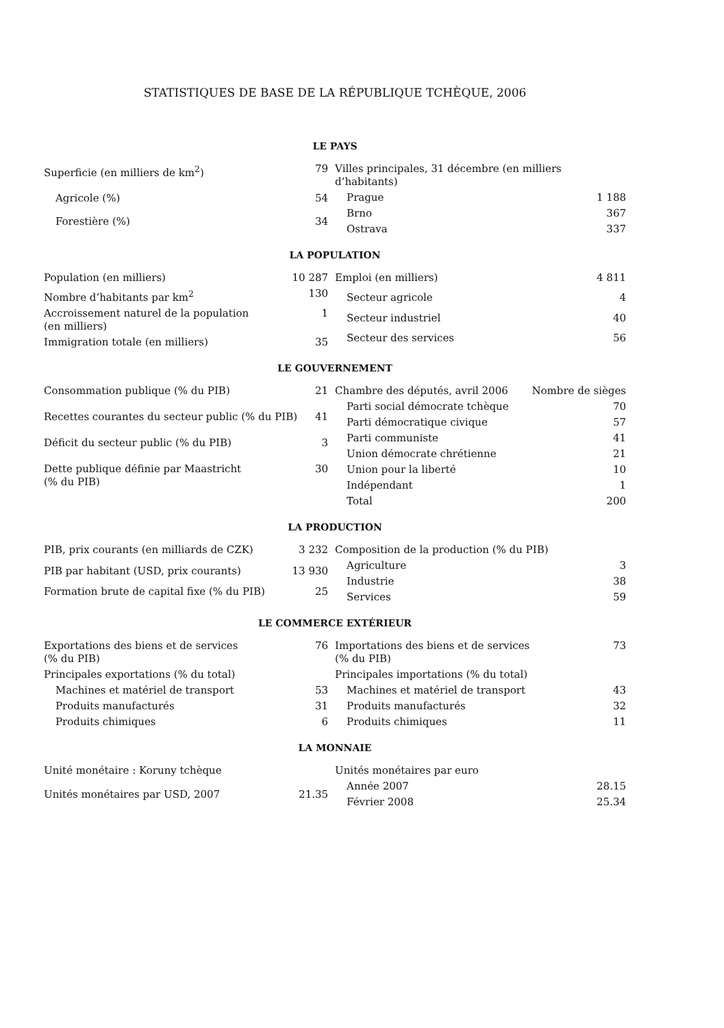STATISTIQUES DE BASE DE LA RÉPUBLIQUE TCHÈQUE, 2006
LE PAYS
| Superficie (en milliers de km<sup>2</sup>) | 79 |
| Agricole (%) | 54 |
| Forestière (%) | 34 |
| Villes principales, 31 décembre (en milliers d’habitants) | |
| Prague | 1 188 |
| Brno | 367 |
| Ostrava | 337 |
LA POPULATION
| Population (en milliers) | 10 287 |
| Nombre d’habitants par km<sup>2</sup> | 130 |
| Accroissement naturel de la population (en milliers) | 1 |
| Immigration totale (en milliers) | 35 |
| Emploi (en milliers) | 4 811 |
| Secteur agricole | 4 |
| Secteur industriel | 40 |
| Secteur des services | 56 |
LE GOUVERNEMENT
| Consommation publique (% du PIB) | 21 |
| Recettes courantes du secteur public (% du PIB) | 41 |
| Déficit du secteur public (% du PIB) | 3 |
| Dette publique définie par Maastricht (% du PIB) | 30 |
| Chambre des députés, avril 2006 | Nombre de sièges |
| Parti social démocrate tchèque | 70 |
| Parti démocratique civique | 57 |
| Parti communiste | 41 |
| Union démocrate chrétienne | 21 |
| Union pour la liberté | 10 |
| Indépendant | 1 |
| Total | 200 |
LA PRODUCTION
| PIB, prix courants (en milliards de CZK) | 3 232 |
| PIB par habitant (USD, prix courants) | 13 930 |
| Formation brute de capital fixe (% du PIB) | 25 |
| Composition de la production (% du PIB) | |
| Agriculture | 3 |
| Industrie | 38 |
| Services | 59 |
LE COMMERCE EXTÉRIEUR
| Exportations des biens et de services (% du PIB) | 76 |
| Principales exportations (% du total) | |
| Machines et matériel de transport | 53 |
| Produits manufacturés | 31 |
| Produits chimiques | 6 |
| Importations des biens et de services (% du PIB) | 73 |
| Principales importations (% du total) | |
| Machines et matériel de transport | 43 |
| Produits manufacturés | 32 |
| Produits chimiques | 11 |
LA MONNAIE
| Unité monétaire : Koruny tchèque | |
| Unités monétaires par USD, 2007 | 21.35 |
| Unités monétaires par euro | |
| Année 2007 | 28.15 |
| Février 2008 | 25.34 |